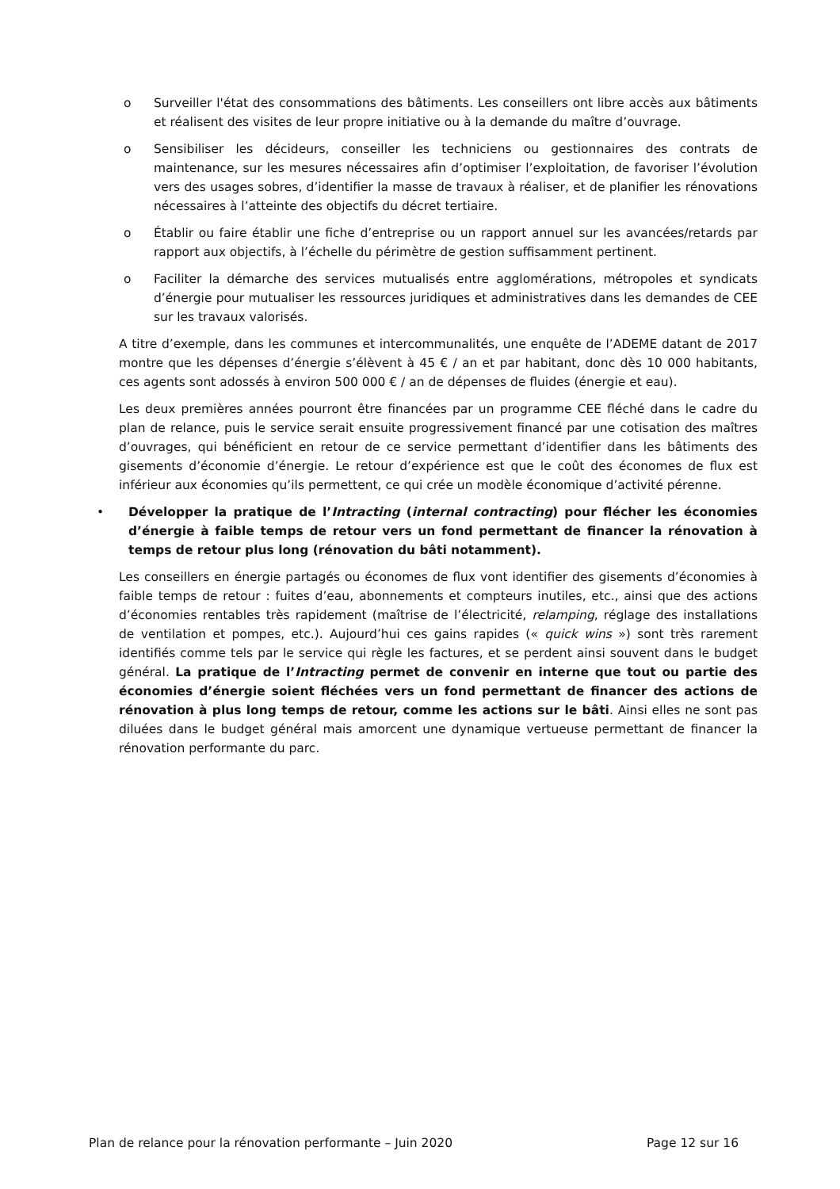o Surveiller l'état des consommations des bâtiments. Les conseillers ont libre accès aux bâtiments et réalisent des visites de leur propre initiative ou à la demande du maître d’ouvrage.
o Sensibiliser les décideurs, conseiller les techniciens ou gestionnaires des contrats de maintenance, sur les mesures nécessaires afin d’optimiser l’exploitation, de favoriser l’évolution vers des usages sobres, d’identifier la masse de travaux à réaliser, et de planifier les rénovations nécessaires à l’atteinte des objectifs du décret tertiaire.
o Établir ou faire établir une fiche d’entreprise ou un rapport annuel sur les avancées/retards par rapport aux objectifs, à l’échelle du périmètre de gestion suffisamment pertinent.
o Faciliter la démarche des services mutualisés entre agglomérations, métropoles et syndicats d’énergie pour mutualiser les ressources juridiques et administratives dans les demandes de CEE sur les travaux valorisés.
A titre d’exemple, dans les communes et intercommunalités, une enquête de l’ADEME datant de 2017 montre que les dépenses d’énergie s’élèvent à 45 € / an et par habitant, donc dès 10 000 habitants, ces agents sont adossés à environ 500 000 € / an de dépenses de fluides (énergie et eau).
Les deux premières années pourront être financées par un programme CEE fléché dans le cadre du plan de relance, puis le service serait ensuite progressivement financé par une cotisation des maîtres d’ouvrages, qui bénéficient en retour de ce service permettant d’identifier dans les bâtiments des gisements d’économie d’énergie. Le retour d’expérience est que le coût des économes de flux est inférieur aux économies qu’ils permettent, ce qui crée un modèle économique d’activité pérenne.
• Développer la pratique de l’Intracting (internal contracting) pour flécher les économies d’énergie à faible temps de retour vers un fond permettant de financer la rénovation à temps de retour plus long (rénovation du bâti notamment).
Les conseillers en énergie partagés ou économes de flux vont identifier des gisements d’économies à faible temps de retour : fuites d’eau, abonnements et compteurs inutiles, etc., ainsi que des actions d’économies rentables très rapidement (maîtrise de l’électricité, relamping, réglage des installations de ventilation et pompes, etc.). Aujourd’hui ces gains rapides (« quick wins ») sont très rarement identifiés comme tels par le service qui règle les factures, et se perdent ainsi souvent dans le budget général. La pratique de l’Intracting permet de convenir en interne que tout ou partie des économies d’énergie soient fléchées vers un fond permettant de financer des actions de rénovation à plus long temps de retour, comme les actions sur le bâti. Ainsi elles ne sont pas diluées dans le budget général mais amorcent une dynamique vertueuse permettant de financer la rénovation performante du parc.
Plan de relance pour la rénovation performante – Juin 2020 Page 12 sur 16